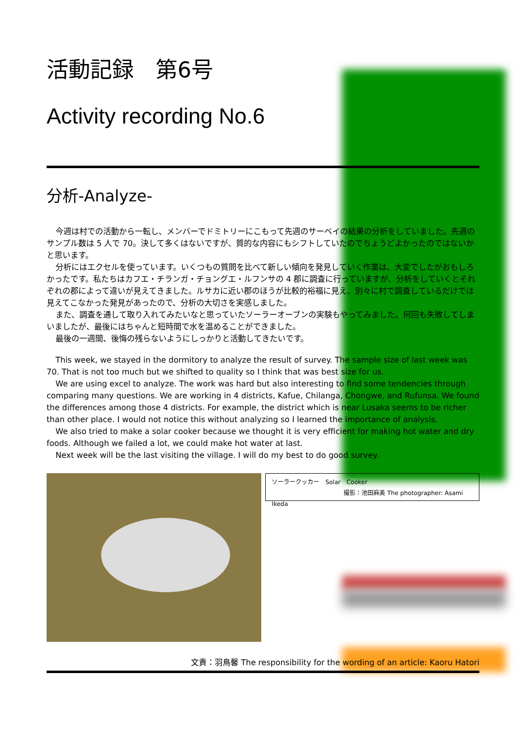活動記録　第6号
Activity recording No.6
分析-Analyze-
今週は村での活動から一転し、メンバーでドミトリーにこもって先週のサーベイの結果の分析をしていました。先週のサンプル数は 5 人で 70。決して多くはないですが、質的な内容にもシフトしていたのでちょうどよかったのではないかと思います。
分析にはエクセルを使っています。いくつもの質問を比べて新しい傾向を発見していく作業は、大変でしたがおもしろかったです。私たちはカフエ・チランガ・チョングエ・ルフンサの 4 郡に調査に行っていますが、分析をしていくとそれぞれの郡によって違いが見えてきました。ルサカに近い郡のほうが比較的裕福に見え、別々に村で調査しているだけでは見えてこなかった発見があったので、分析の大切さを実感しました。
また、調査を通して取り入れてみたいなと思っていたソーラーオーブンの実験もやってみました。何回も失敗してしまいましたが、最後にはちゃんと短時間で水を温めることができました。
最後の一週間、後悔の残らないようにしっかりと活動してきたいです。
This week, we stayed in the dormitory to analyze the result of survey. The sample size of last week was 70. That is not too much but we shifted to quality so I think that was best size for us.
We are using excel to analyze. The work was hard but also interesting to find some tendencies through comparing many questions. We are working in 4 districts, Kafue, Chilanga, Chongwe, and Rufunsa. We found the differences among those 4 districts. For example, the district which is near Lusaka seems to be richer than other place. I would not notice this without analyzing so I learned the importance of analysis.
We also tried to make a solar cooker because we thought it is very efficient for making hot water and dry foods. Although we failed a lot, we could make hot water at last.
Next week will be the last visiting the village. I will do my best to do good survey.
ソーラークッカー　Solar　Cooker
撮影：池田麻美 The photographer: Asami Ikeda
文責：羽鳥馨 The responsibility for the wording of an article: Kaoru Hatori